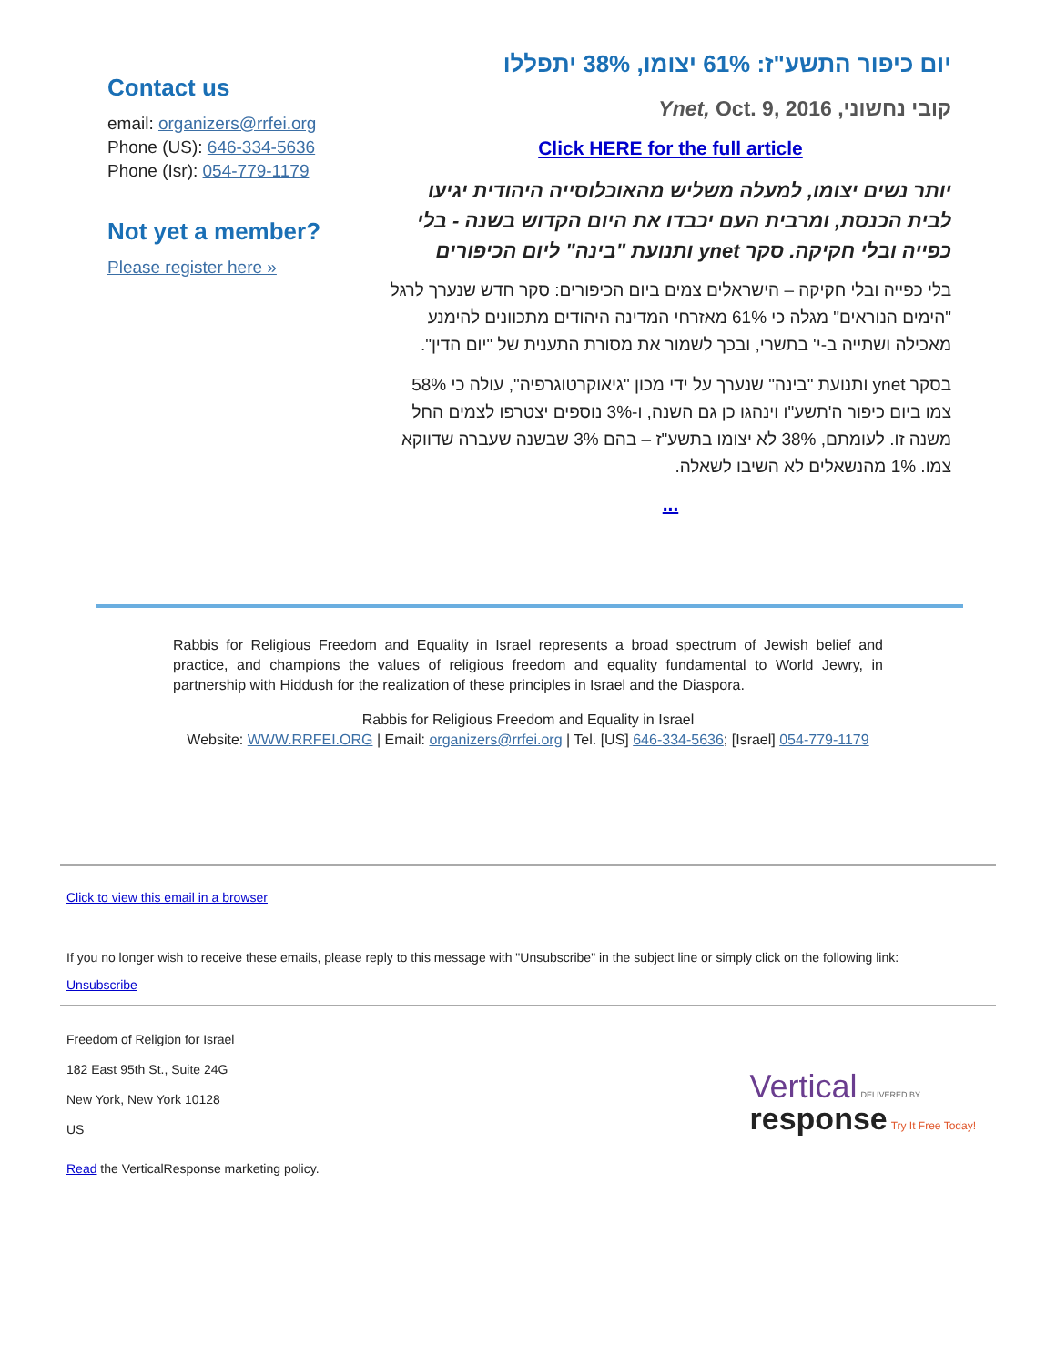Contact us
email: organizers@rrfei.org
Phone (US): 646-334-5636
Phone (Isr): 054-779-1179
Not yet a member?
Please register here »
יום כיפור התשע"ז: 61% יצומו, 38% יתפללו
קובי נחשוני, Ynet, Oct. 9, 2016
Click HERE for the full article
יותר נשים יצומו, למעלה משליש מהאוכלוסייה היהודית יגיעו לבית הכנסת, ומרבית העם יכבדו את היום הקדוש בשנה - בלי כפייה ובלי חקיקה. סקר ynet ותנועת "בינה" ליום הכיפורים
בלי כפייה ובלי חקיקה – הישראלים צמים ביום הכיפורים: סקר חדש שנערך לרגל "הימים הנוראים" מגלה כי 61% מאזרחי המדינה היהודים מתכוונים להימנע מאכילה ושתייה ב-י' בתשרי, ובכך לשמור את מסורת התענית של "יום הדין".
בסקר ynet ותנועת "בינה" שנערך על ידי מכון "גיאוקרטוגרפיה", עולה כי 58% צמו ביום כיפור ה'תשע"ו וינהגו כן גם השנה, ו-3% נוספים יצטרפו לצמים החל משנה זו. לעומתם, 38% לא יצומו בתשע"ז – בהם 3% שבשנה שעברה שדווקא צמו. 1% מהנשאלים לא השיבו לשאלה.
...
Rabbis for Religious Freedom and Equality in Israel represents a broad spectrum of Jewish belief and practice, and champions the values of religious freedom and equality fundamental to World Jewry, in partnership with Hiddush for the realization of these principles in Israel and the Diaspora.
Rabbis for Religious Freedom and Equality in Israel
Website: WWW.RRFEI.ORG | Email: organizers@rrfei.org | Tel. [US] 646-334-5636; [Israel] 054-779-1179
Click to view this email in a browser
If you no longer wish to receive these emails, please reply to this message with "Unsubscribe" in the subject line or simply click on the following link:
Unsubscribe
Freedom of Religion for Israel
182 East 95th St., Suite 24G
New York, New York 10128
US
Read the VerticalResponse marketing policy.
Vertical DELIVERED BY
response Try It Free Today!